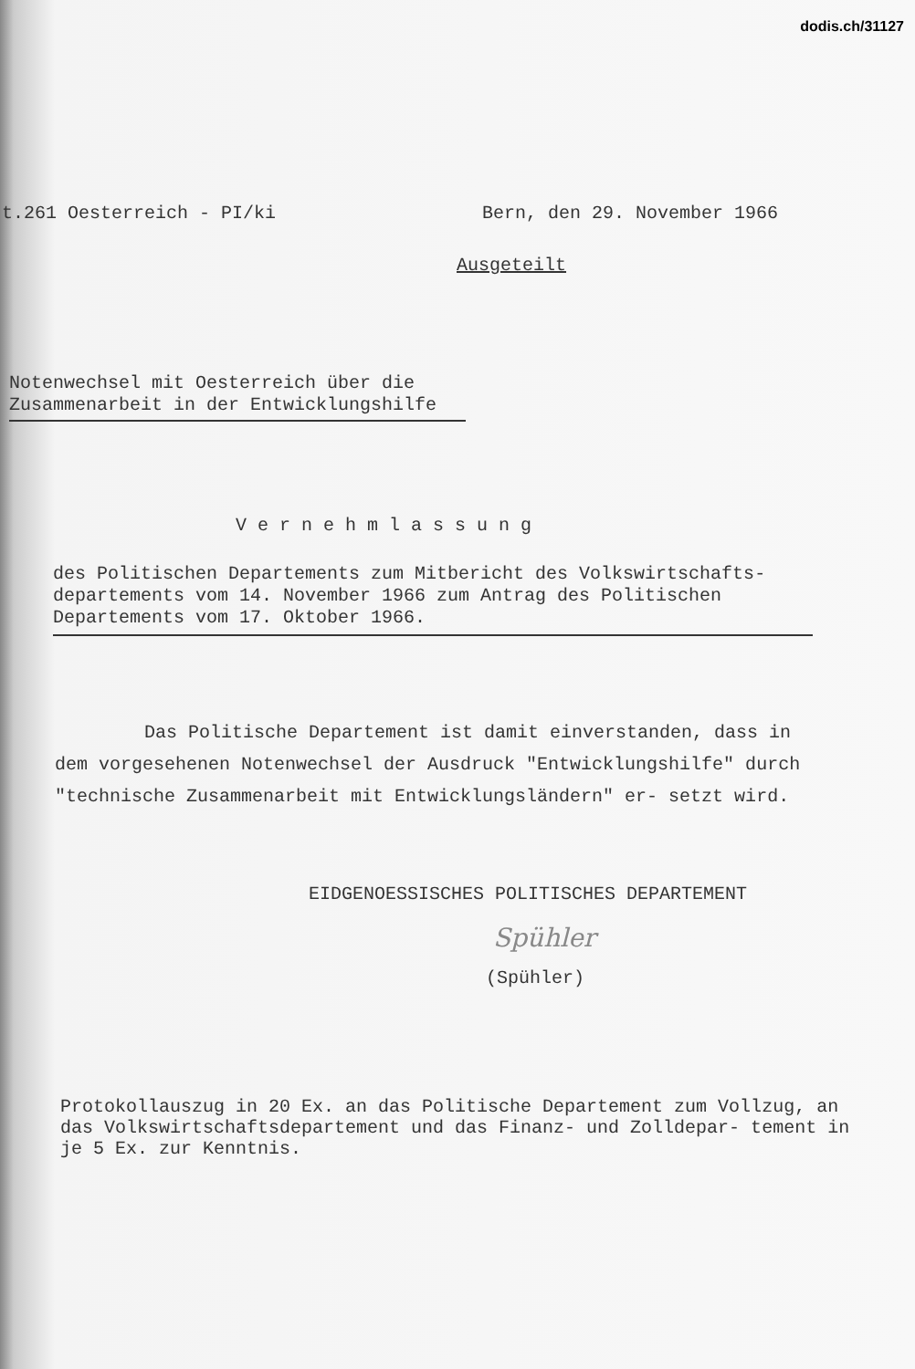dodis.ch/31127
t.261 Oesterreich - PI/ki Bern, den 29. November 1966
Ausgeteilt
Notenwechsel mit Oesterreich über die Zusammenarbeit in der Entwicklungshilfe
Vernehmlassung
des Politischen Departements zum Mitbericht des Volkswirtschafts- departements vom 14. November 1966 zum Antrag des Politischen Departements vom 17. Oktober 1966.
Das Politische Departement ist damit einverstanden, dass in dem vorgesehenen Notenwechsel der Ausdruck "Entwicklungshilfe" durch "technische Zusammenarbeit mit Entwicklungsländern" er- setzt wird.
EIDGENOESSISCHES POLITISCHES DEPARTEMENT
Spühler
(Spühler)
Protokollauszug in 20 Ex. an das Politische Departement zum Vollzug, an das Volkswirtschaftsdepartement und das Finanz- und Zolldepar- tement in je 5 Ex. zur Kenntnis.